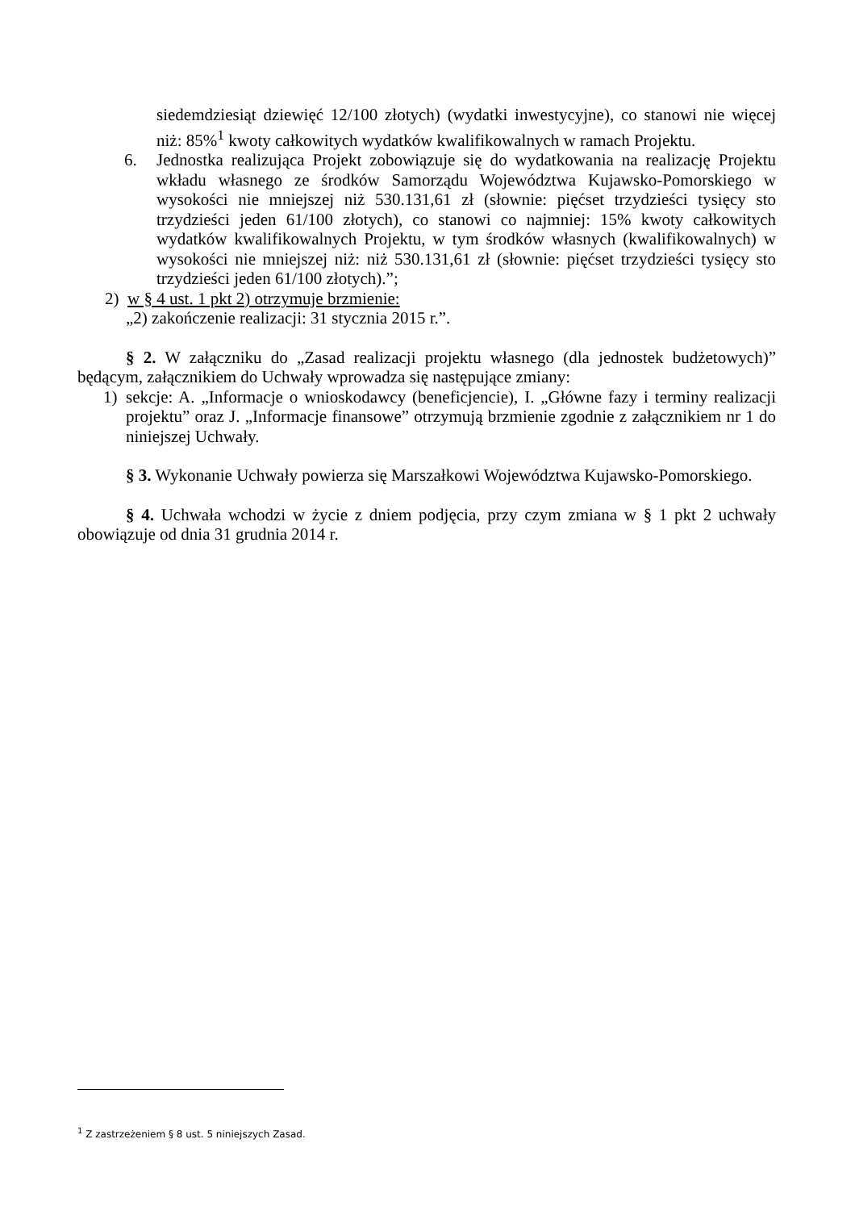siedemdziesiąt dziewięć 12/100 złotych) (wydatki inwestycyjne), co stanowi nie więcej niż: 85%<sup>1</sup> kwoty całkowitych wydatków kwalifikowalnych w ramach Projektu.
6. Jednostka realizująca Projekt zobowiązuje się do wydatkowania na realizację Projektu wkładu własnego ze środków Samorządu Województwa Kujawsko-Pomorskiego w wysokości nie mniejszej niż 530.131,61 zł (słownie: pięćset trzydzieści tysięcy sto trzydzieści jeden 61/100 złotych), co stanowi co najmniej: 15% kwoty całkowitych wydatków kwalifikowalnych Projektu, w tym środków własnych (kwalifikowalnych) w wysokości nie mniejszej niż: niż 530.131,61 zł (słownie: pięćset trzydzieści tysięcy sto trzydzieści jeden 61/100 złotych).”;
2) w § 4 ust. 1 pkt 2) otrzymuje brzmienie:
„2) zakończenie realizacji: 31 stycznia 2015 r.”.
§ 2. W załączniku do „Zasad realizacji projektu własnego (dla jednostek budżetowych)” będącym, załącznikiem do Uchwały wprowadza się następujące zmiany:
1) sekcje: A. „Informacje o wnioskodawcy (beneficjencie), I. „Główne fazy i terminy realizacji projektu” oraz J. „Informacje finansowe” otrzymują brzmienie zgodnie z załącznikiem nr 1 do niniejszej Uchwały.
§ 3. Wykonanie Uchwały powierza się Marszałkowi Województwa Kujawsko-Pomorskiego.
§ 4. Uchwała wchodzi w życie z dniem podjęcia, przy czym zmiana w § 1 pkt 2 uchwały obowiązuje od dnia 31 grudnia 2014 r.
<sup>1</sup> Z zastrzeżeniem § 8 ust. 5 niniejszych Zasad.